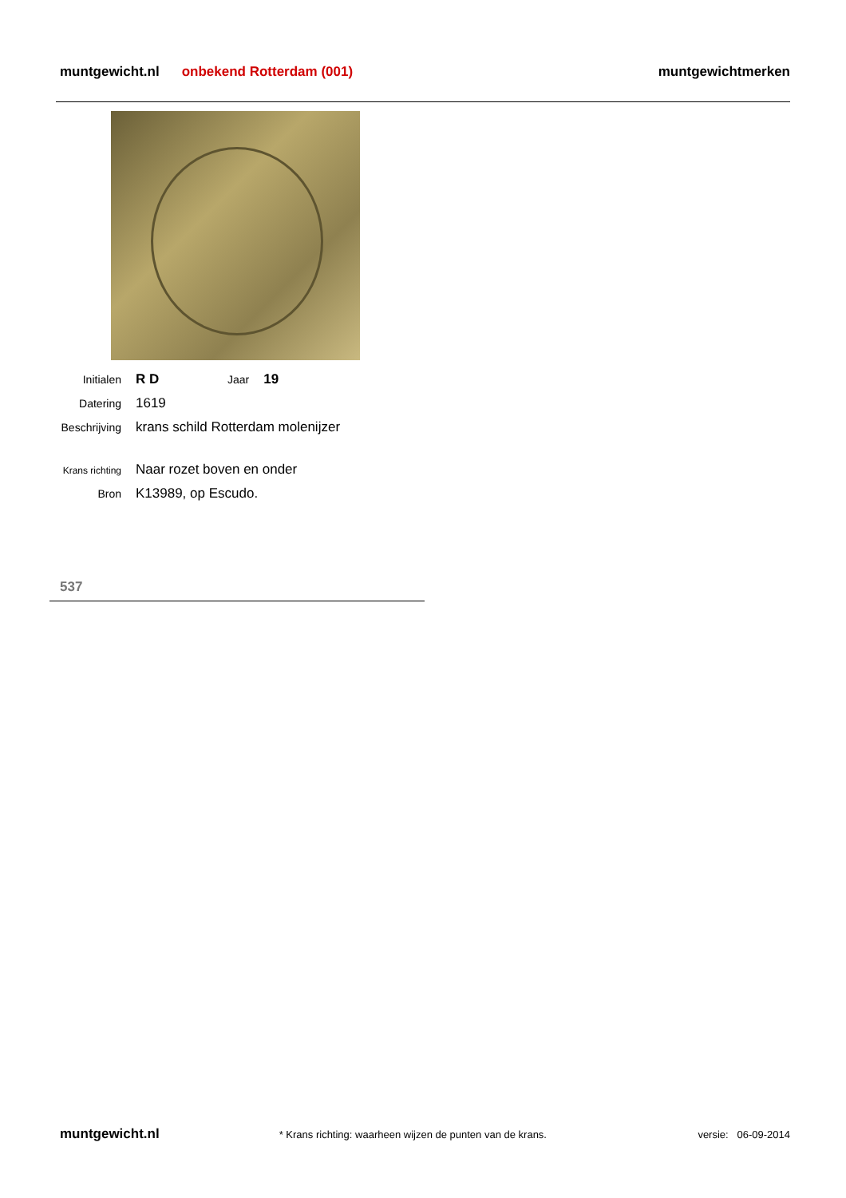muntgewicht.nl onbekend Rotterdam (001) muntgewichtmerken
Initialen R D Jaar 19
Datering 1619
Beschrijving krans schild Rotterdam molenijzer
Krans richting Naar rozet boven en onder
Bron K13989, op Escudo.
537
muntgewicht.nl * Krans richting: waarheen wijzen de punten van de krans. versie: 06-09-2014